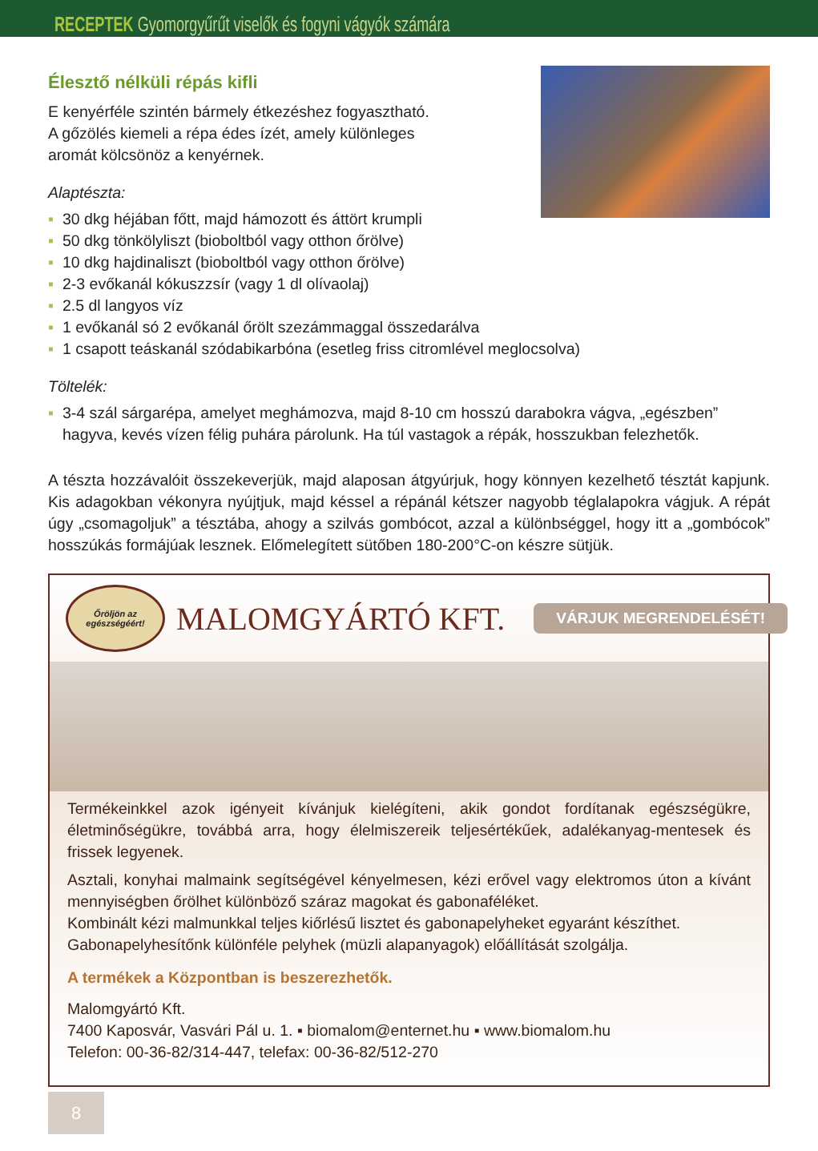RECEPTEK Gyomorgyűrűt viselők és fogyni vágyók számára
Élesztő nélküli répás kifli
E kenyérféle szintén bármely étkezéshez fogyasztható.
A gőzölés kiemeli a répa édes ízét, amely különleges
aromát kölcsönöz a kenyérnek.
Alaptészta:
▪ 30 dkg héjában főtt, majd hámozott és áttört krumpli
▪ 50 dkg tönkölyliszt (bioboltból vagy otthon őrölve)
▪ 10 dkg hajdinaliszt (bioboltból vagy otthon őrölve)
▪ 2-3 evőkanál kókuszzsír (vagy 1 dl olívaolaj)
▪ 2.5 dl langyos víz
▪ 1 evőkanál só 2 evőkanál őrölt szezámmaggal összedarálva
▪ 1 csapott teáskanál szódabikarbóna (esetleg friss citromlével meglocsolva)
Töltelék:
▪ 3-4 szál sárgarépa, amelyet meghámozva, majd 8-10 cm hosszú darabokra vágva, „egészben” hagyva, kevés vízen félig puhára párolunk. Ha túl vastagok a répák, hosszukban felezhetők.
A tészta hozzávalóit összekeverjük, majd alaposan átgyúrjuk, hogy könnyen kezelhető tésztát kapjunk. Kis adagokban vékonyra nyújtjuk, majd késsel a répánál kétszer nagyobb téglalapokra vágjuk. A répát úgy „csomagoljuk” a tésztába, ahogy a szilvás gombócot, azzal a különbséggel, hogy itt a „gombócok” hosszúkás formájúak lesznek. Előmelegített sütőben 180-200°C-on készre sütjük.
Őröljön az egészségéért!
MALOMGYÁRTÓ KFT.
VÁRJUK MEGRENDELÉSÉT!
Termékeinkkel azok igényeit kívánjuk kielégíteni, akik gondot fordítanak egészségükre, életminőségükre, továbbá arra, hogy élelmiszereik teljesértékűek, adalékanyag-mentesek és frissek legyenek.
Asztali, konyhai malmaink segítségével kényelmesen, kézi erővel vagy elektromos úton a kívánt mennyiségben őrölhet különböző száraz magokat és gabonaféléket.
Kombinált kézi malmunkkal teljes kiőrlésű lisztet és gabonapelyheket egyaránt készíthet.
Gabonapelyhesítőnk különféle pelyhek (müzli alapanyagok) előállítását szolgálja.
A termékek a Központban is beszerezhetők.
Malomgyártó Kft.
7400 Kaposvár, Vasvári Pál u. 1. ▪ biomalom@enternet.hu ▪ www.biomalom.hu
Telefon: 00-36-82/314-447, telefax: 00-36-82/512-270
8